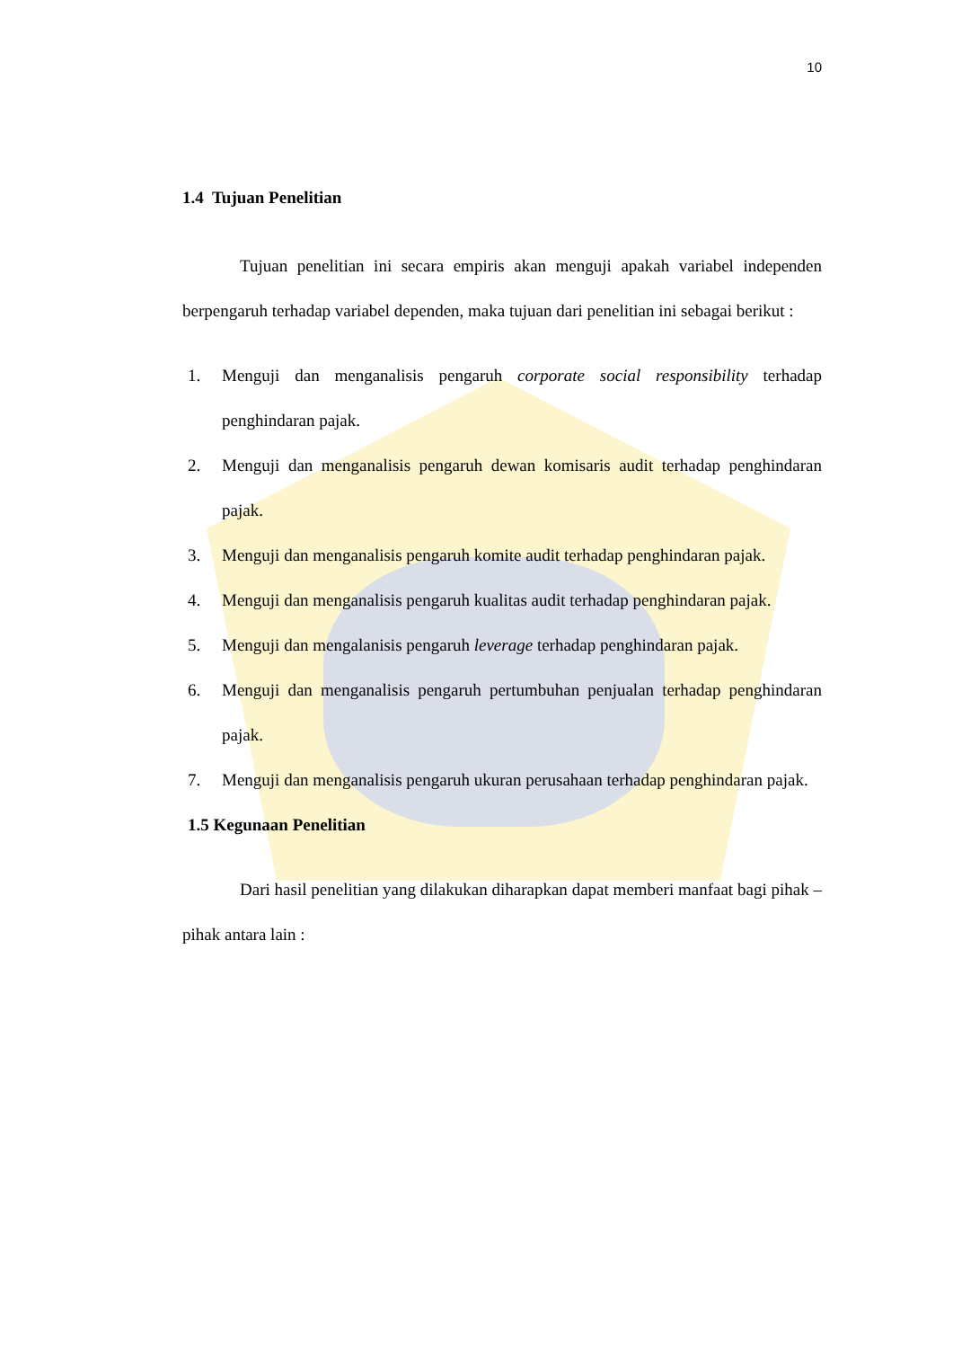10
1.4 Tujuan Penelitian
Tujuan penelitian ini secara empiris akan menguji apakah variabel independen berpengaruh terhadap variabel dependen, maka tujuan dari penelitian ini sebagai berikut :
1. Menguji dan menganalisis pengaruh corporate social responsibility terhadap penghindaran pajak.
2. Menguji dan menganalisis pengaruh dewan komisaris audit terhadap penghindaran pajak.
3. Menguji dan menganalisis pengaruh komite audit terhadap penghindaran pajak.
4. Menguji dan menganalisis pengaruh kualitas audit terhadap penghindaran pajak.
5. Menguji dan mengalanisis pengaruh leverage terhadap penghindaran pajak.
6. Menguji dan menganalisis pengaruh pertumbuhan penjualan terhadap penghindaran pajak.
7. Menguji dan menganalisis pengaruh ukuran perusahaan terhadap penghindaran pajak.
1.5 Kegunaan Penelitian
Dari hasil penelitian yang dilakukan diharapkan dapat memberi manfaat bagi pihak – pihak antara lain :